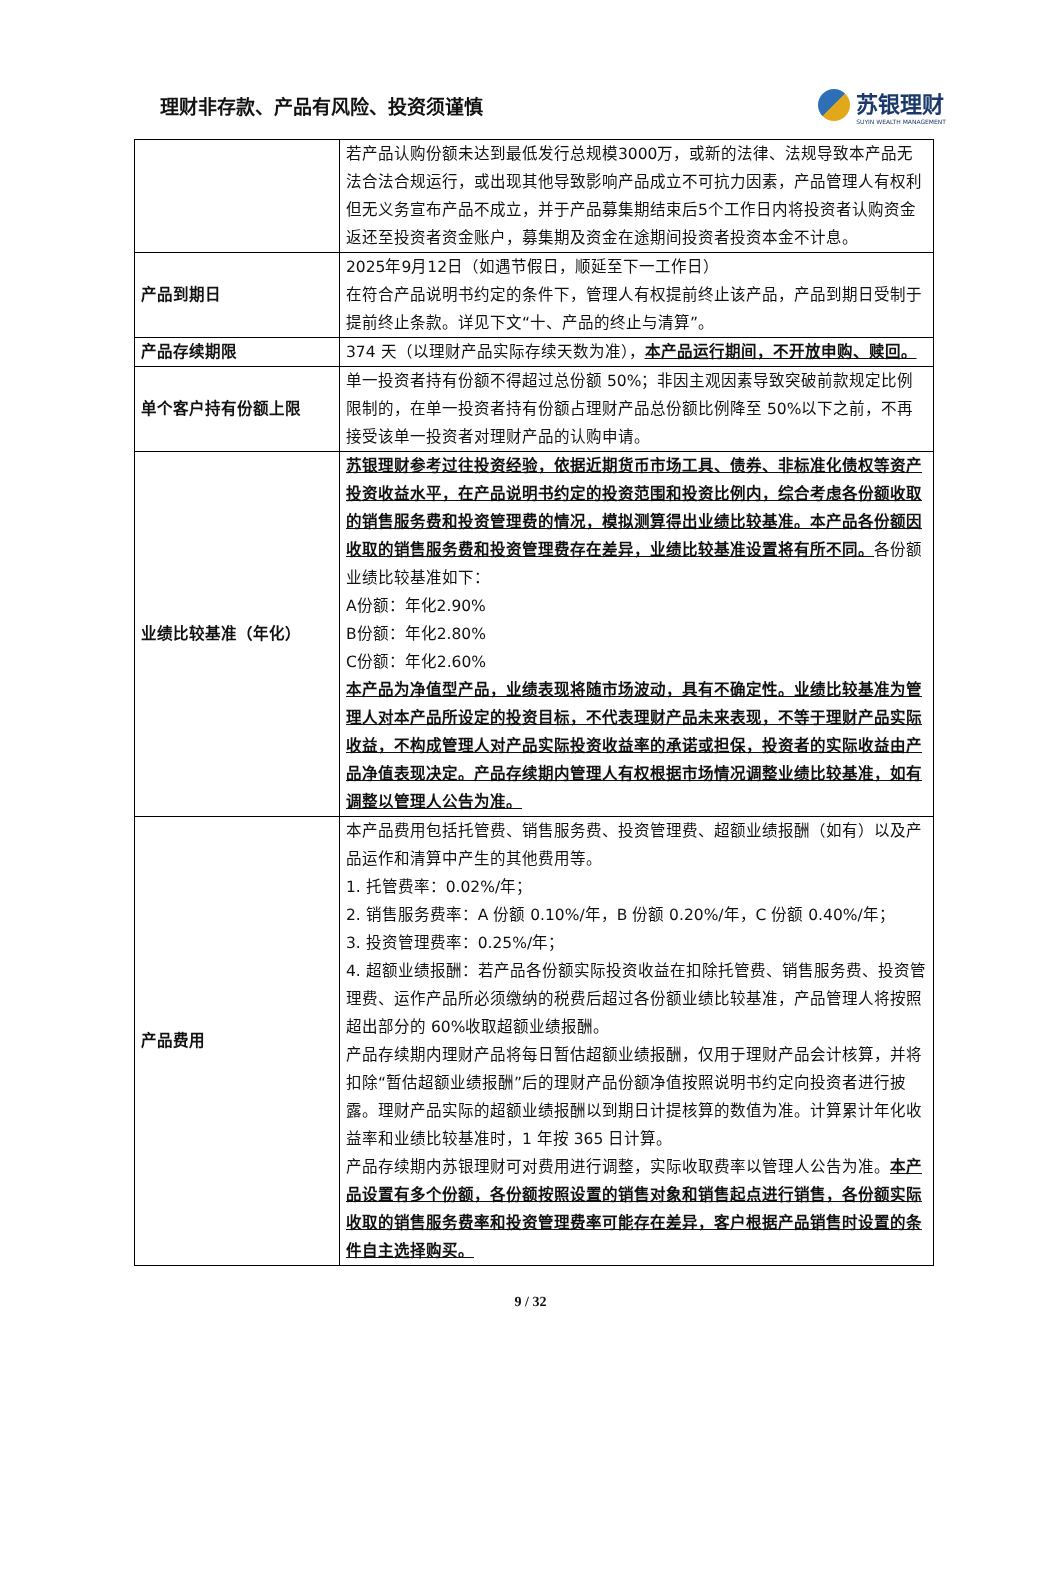理财非存款、产品有风险、投资须谨慎
苏银理财
SUYIN WEALTH MANAGEMENT
| | 若产品认购份额未达到最低发行总规模3000万，或新的法律、法规导致本产品无法合法合规运行，或出现其他导致影响产品成立不可抗力因素，产品管理人有权利但无义务宣布产品不成立，并于产品募集期结束后5个工作日内将投资者认购资金返还至投资者资金账户，募集期及资金在途期间投资者投资本金不计息。 |
| 产品到期日 | 2025年9月12日（如遇节假日，顺延至下一工作日） 在符合产品说明书约定的条件下，管理人有权提前终止该产品，产品到期日受制于提前终止条款。详见下文“十、产品的终止与清算”。 |
| 产品存续期限 | 374 天（以理财产品实际存续天数为准）， 本产品运行期间，不开放申购、赎回。 |
| 单个客户持有份额上限 | 单一投资者持有份额不得超过总份额 50%；非因主观因素导致突破前款规定比例限制的，在单一投资者持有份额占理财产品总份额比例降至 50%以下之前，不再接受该单一投资者对理财产品的认购申请。 |
| 业绩比较基准（年化） | 苏银理财参考过往投资经验，依据近期货币市场工具、债券、非标准化债权等资产投资收益水平，在产品说明书约定的投资范围和投资比例内，综合考虑各份额收取的销售服务费和投资管理费的情况，模拟测算得出业绩比较基准。本产品各份额因收取的销售服务费和投资管理费存在差异，业绩比较基准设置将有所不同。 各份额业绩比较基准如下： A份额：年化2.90% B份额：年化2.80% C份额：年化2.60% 本产品为净值型产品，业绩表现将随市场波动，具有不确定性。业绩比较基准为管理人对本产品所设定的投资目标，不代表理财产品未来表现，不等于理财产品实际收益，不构成管理人对产品实际投资收益率的承诺或担保，投资者的实际收益由产品净值表现决定。产品存续期内管理人有权根据市场情况调整业绩比较基准，如有调整以管理人公告为准。 |
| 产品费用 | 本产品费用包括托管费、销售服务费、投资管理费、超额业绩报酬（如有）以及产品运作和清算中产生的其他费用等。 1. 托管费率：0.02%/年； 2. 销售服务费率：A 份额 0.10%/年，B 份额 0.20%/年，C 份额 0.40%/年； 3. 投资管理费率：0.25%/年； 4. 超额业绩报酬：若产品各份额实际投资收益在扣除托管费、销售服务费、投资管理费、运作产品所必须缴纳的税费后超过各份额业绩比较基准，产品管理人将按照超出部分的 60%收取超额业绩报酬。 产品存续期内理财产品将每日暂估超额业绩报酬，仅用于理财产品会计核算，并将扣除“暂估超额业绩报酬”后的理财产品份额净值按照说明书约定向投资者进行披露。理财产品实际的超额业绩报酬以到期日计提核算的数值为准。计算累计年化收益率和业绩比较基准时，1 年按 365 日计算。 产品存续期内苏银理财可对费用进行调整，实际收取费率以管理人公告为准。 本产品设置有多个份额，各份额按照设置的销售对象和销售起点进行销售，各份额实际收取的销售服务费率和投资管理费率可能存在差异，客户根据产品销售时设置的条件自主选择购买。 |
9 / 32